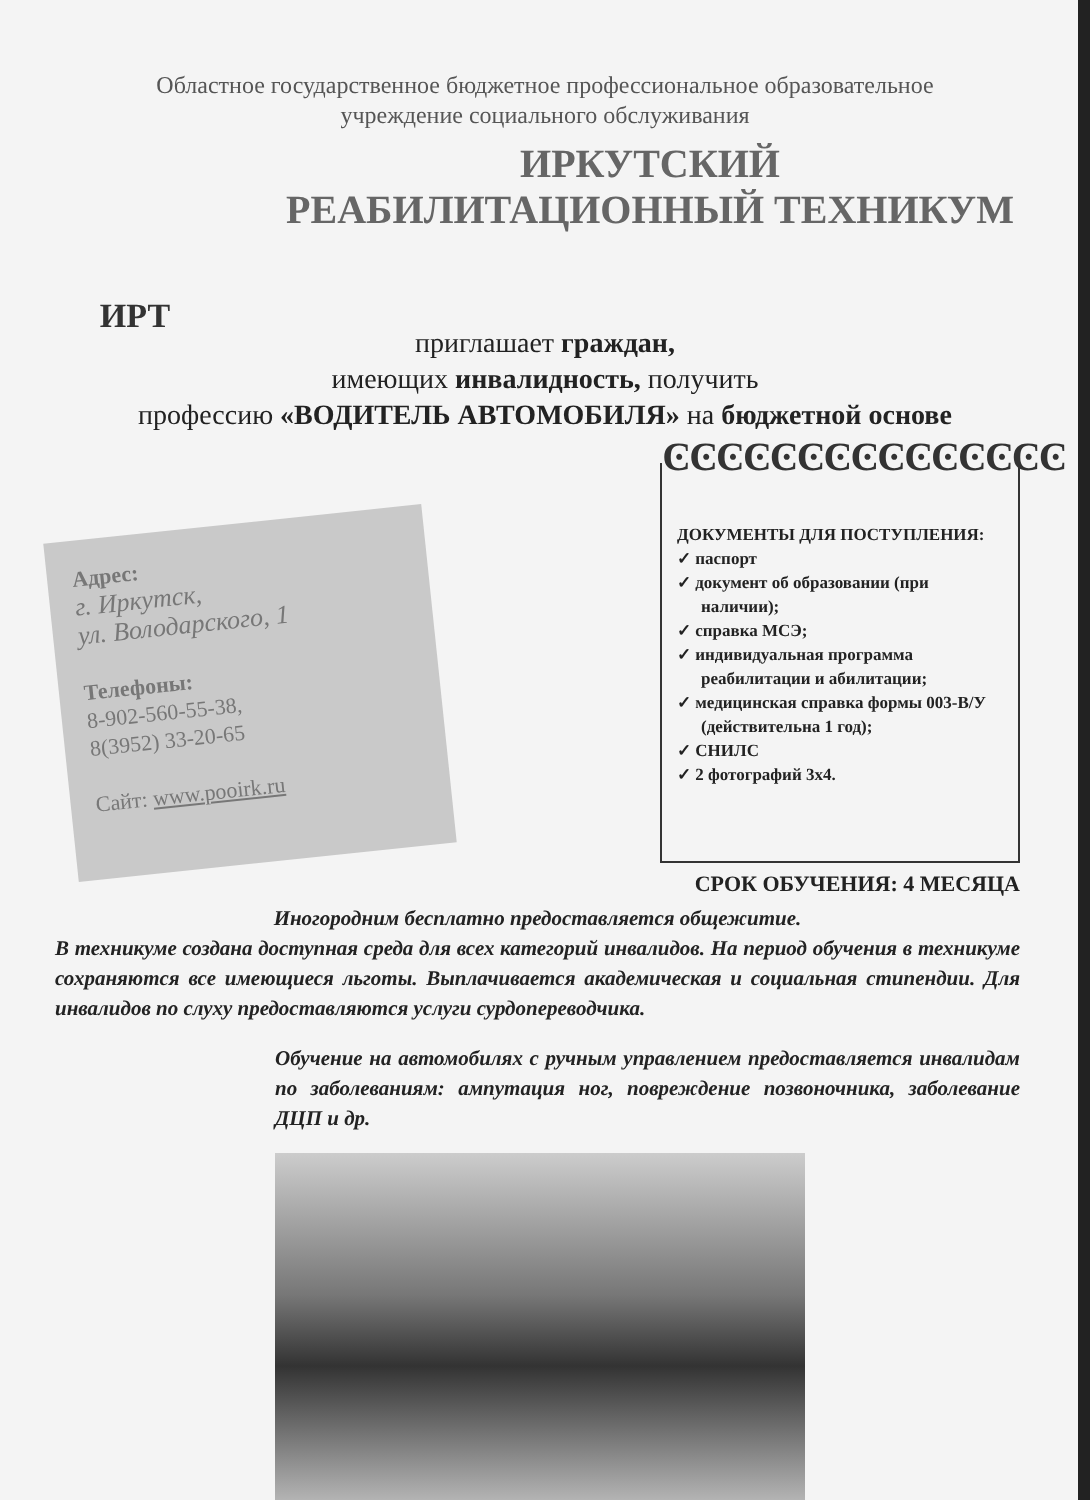Областное государственное бюджетное профессиональное образовательное
учреждение социального обслуживания
ИРТ
ИРКУТСКИЙ
РЕАБИЛИТАЦИОННЫЙ ТЕХНИКУМ
приглашает граждан,
имеющих инвалидность, получить
профессию «ВОДИТЕЛЬ АВТОМОБИЛЯ» на бюджетной основе
Адрес:
г. Иркутск,
ул. Володарского, 1
Телефоны:
8-902-560-55-38,
8(3952) 33-20-65
Сайт: www.pooirk.ru
ϾϾϾϾϾϾϾϾϾϾϾϾϾϾϾ
ДОКУМЕНТЫ ДЛЯ ПОСТУПЛЕНИЯ:
✓ паспорт
✓ документ об образовании (при наличии);
✓ справка МСЭ;
✓ индивидуальная программа реабилитации и абилитации;
✓ медицинская справка формы 003-В/У (действительна 1 год);
✓ СНИЛС
✓ 2 фотографий 3х4.
СРОК ОБУЧЕНИЯ: 4 МЕСЯЦА
Иногородним бесплатно предоставляется общежитие.
В техникуме создана доступная среда для всех категорий инвалидов. На период обучения в техникуме сохраняются все имеющиеся льготы. Выплачивается академическая и социальная стипендии. Для инвалидов по слуху предоставляются услуги сурдопереводчика.
Обучение на автомобилях с ручным управлением предоставляется инвалидам по заболеваниям: ампутация ног, повреждение позвоночника, заболевание ДЦП и др.